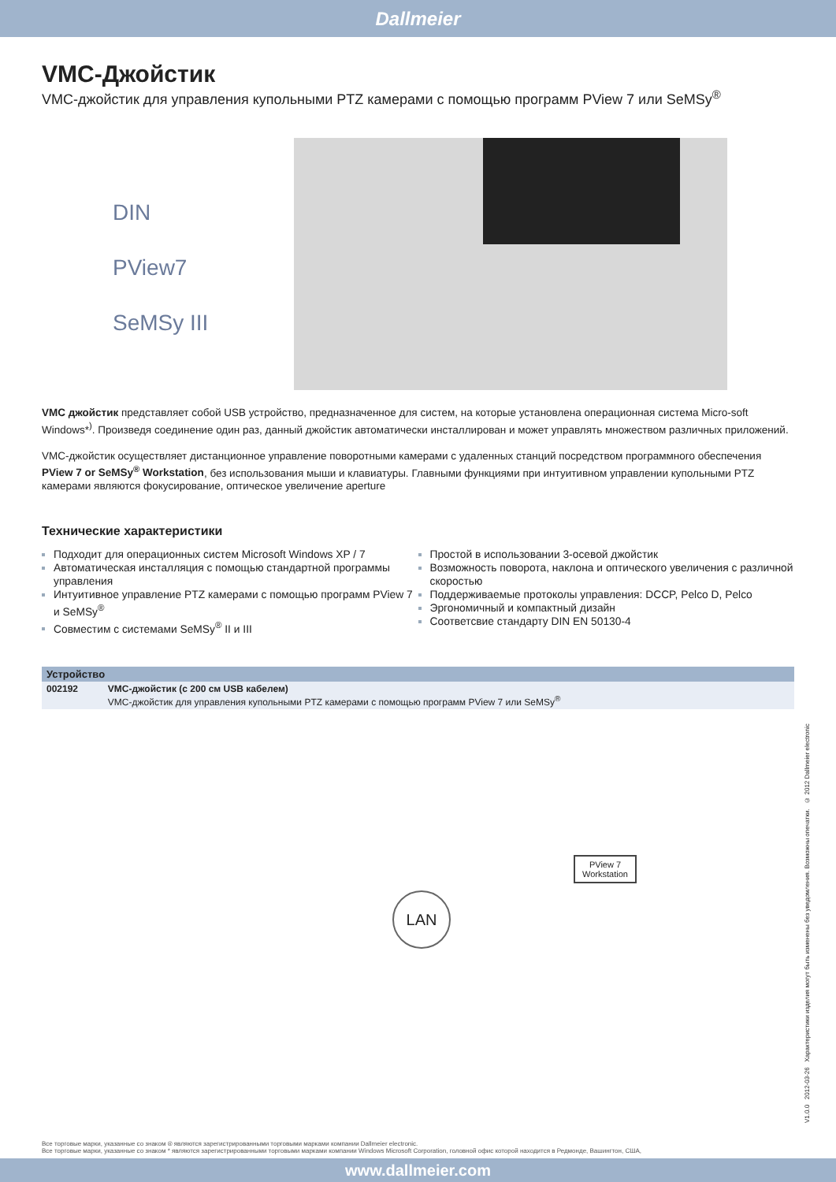Dallmeier
VMC-Джойстик
VMC-джойстик для управления купольными PTZ камерами с помощью программ PView 7 или SeMSy<sup>®</sup>
DIN
PView7
SeMSy III
VMC джойстик представляет собой USB устройство, предназначенное для систем, на которые установлена операционная система Micro-soft Windows*<sup>)</sup>. Произведя соединение один раз, данный джойстик автоматически инсталлирован и может управлять множеством различных приложений.
VMC-джойстик осуществляет дистанционное управление поворотными камерами с удаленных станций посредством программного обеспечения PView 7 or SeMSy<sup>®</sup> Workstation, без использования мыши и клавиатуры. Главными функциями при интуитивном управлении купольными PTZ камерами являются фокусирование, оптическое увеличение aperture
Технические характеристики
Подходит для операционных систем Microsoft Windows XP / 7
Автоматическая инсталляция с помощью стандартной программы управления
Интуитивное управление PTZ камерами с помощью программ PView 7 и SeMSy<sup>®</sup>
Совместим с системами SeMSy<sup>®</sup> II и III
Простой в использовании 3-осевой джойстик
Возможность поворота, наклона и оптического увеличения с различной скоростью
Поддерживаемые протоколы управления: DCCP, Pelco D, Pelco
Эргономичный и компактный дизайн
Соответсвие стандарту DIN EN 50130-4
| Устройство | |
| --- | --- |
| 002192 | VMC-джойстик (с 200 см USB кабелем) VMC-джойстик для управления купольными PTZ камерами с помощью программ PView 7 или SeMSy<sup>®</sup> |
LAN
PView 7
Workstation
V1.0.0 2012-03-26 Характеристики изделия могут быть изменены без уведомления. Возможны опечатки. © 2012 Dallmeier electronic
Все торговые марки, указанные со знаком ® являются зарегистрированными торговыми марками компании Dallmeier electronic.
Все торговые марки, указанные со знаком * являются зарегистрированными торговыми марками компании Windows Microsoft Corporation, головной офис которой находится в Редмонде, Вашингтон, США,
www.dallmeier.com